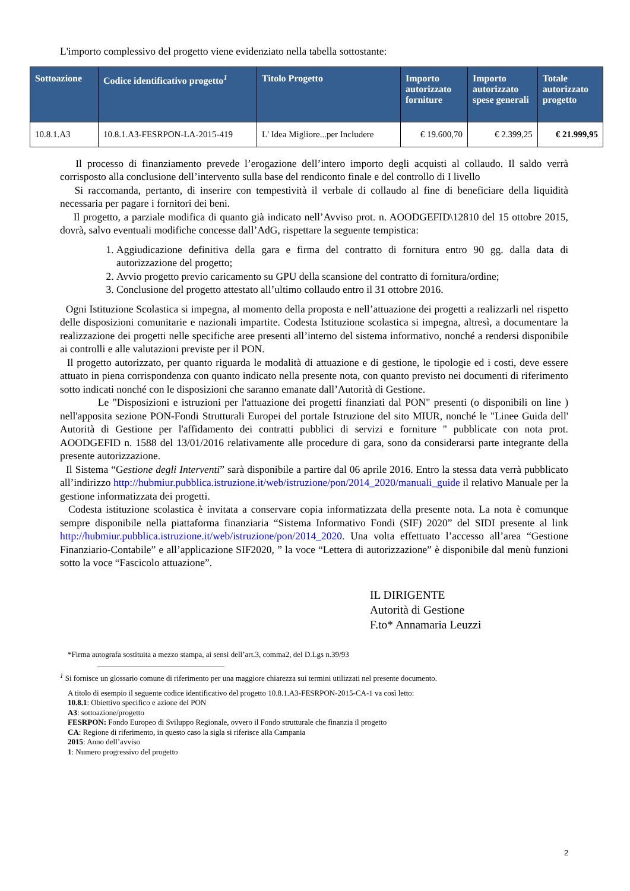L'importo complessivo del progetto viene evidenziato nella tabella sottostante:
| Sottoazione | Codice identificativo progetto<sup>1</sup> | Titolo Progetto | Importo autorizzato forniture | Importo autorizzato spese generali | Totale autorizzato progetto |
| --- | --- | --- | --- | --- | --- |
| 10.8.1.A3 | 10.8.1.A3-FESRPON-LA-2015-419 | L' Idea Migliore...per Includere | € 19.600,70 | € 2.399,25 | € 21.999,95 |
Il processo di finanziamento prevede l’erogazione dell’intero importo degli acquisti al collaudo. Il saldo verrà corrisposto alla conclusione dell’intervento sulla base del rendiconto finale e del controllo di I livello
Si raccomanda, pertanto, di inserire con tempestività il verbale di collaudo al fine di beneficiare della liquidità necessaria per pagare i fornitori dei beni.
Il progetto, a parziale modifica di quanto già indicato nell’Avviso prot. n. AOODGEFID\12810 del 15 ottobre 2015, dovrà, salvo eventuali modifiche concesse dall’AdG, rispettare la seguente tempistica:
1. Aggiudicazione definitiva della gara e firma del contratto di fornitura entro 90 gg. dalla data di autorizzazione del progetto;
2. Avvio progetto previo caricamento su GPU della scansione del contratto di fornitura/ordine;
3. Conclusione del progetto attestato all’ultimo collaudo entro il 31 ottobre 2016.
Ogni Istituzione Scolastica si impegna, al momento della proposta e nell’attuazione dei progetti a realizzarli nel rispetto delle disposizioni comunitarie e nazionali impartite. Codesta Istituzione scolastica si impegna, altresì, a documentare la realizzazione dei progetti nelle specifiche aree presenti all’interno del sistema informativo, nonché a rendersi disponibile ai controlli e alle valutazioni previste per il PON.
Il progetto autorizzato, per quanto riguarda le modalità di attuazione e di gestione, le tipologie ed i costi, deve essere attuato in piena corrispondenza con quanto indicato nella presente nota, con quanto previsto nei documenti di riferimento sotto indicati nonché con le disposizioni che saranno emanate dall’Autorità di Gestione.
Le "Disposizioni e istruzioni per l'attuazione dei progetti finanziati dal PON" presenti (o disponibili on line ) nell'apposita sezione PON-Fondi Strutturali Europei del portale Istruzione del sito MIUR, nonché le "Linee Guida dell' Autorità di Gestione per l'affidamento dei contratti pubblici di servizi e forniture " pubblicate con nota prot. AOODGEFID n. 1588 del 13/01/2016 relativamente alle procedure di gara, sono da considerarsi parte integrante della presente autorizzazione.
Il Sistema “Gestione degli Interventi” sarà disponibile a partire dal 06 aprile 2016. Entro la stessa data verrà pubblicato all’indirizzo http://hubmiur.pubblica.istruzione.it/web/istruzione/pon/2014_2020/manuali_guide il relativo Manuale per la gestione informatizzata dei progetti.
Codesta istituzione scolastica è invitata a conservare copia informatizzata della presente nota. La nota è comunque sempre disponibile nella piattaforma finanziaria “Sistema Informativo Fondi (SIF) 2020” del SIDI presente al link http://hubmiur.pubblica.istruzione.it/web/istruzione/pon/2014_2020. Una volta effettuato l’accesso all’area “Gestione Finanziario-Contabile” e all’applicazione SIF2020, ” la voce “Lettera di autorizzazione” è disponibile dal menù funzioni sotto la voce “Fascicolo attuazione”.
IL DIRIGENTE
Autorità di Gestione
F.to* Annamaria Leuzzi
*Firma autografa sostituita a mezzo stampa, ai sensi dell’art.3, comma2, del D.Lgs n.39/93
<sup>1</sup> Si fornisce un glossario comune di riferimento per una maggiore chiarezza sui termini utilizzati nel presente documento.
A titolo di esempio il seguente codice identificativo del progetto 10.8.1.A3-FESRPON-2015-CA-1 va così letto:
10.8.1: Obiettivo specifico e azione del PON
A3: sottoazione/progetto
FESRPON: Fondo Europeo di Sviluppo Regionale, ovvero il Fondo strutturale che finanzia il progetto
CA: Regione di riferimento, in questo caso la sigla si riferisce alla Campania
2015: Anno dell’avviso
1: Numero progressivo del progetto
2